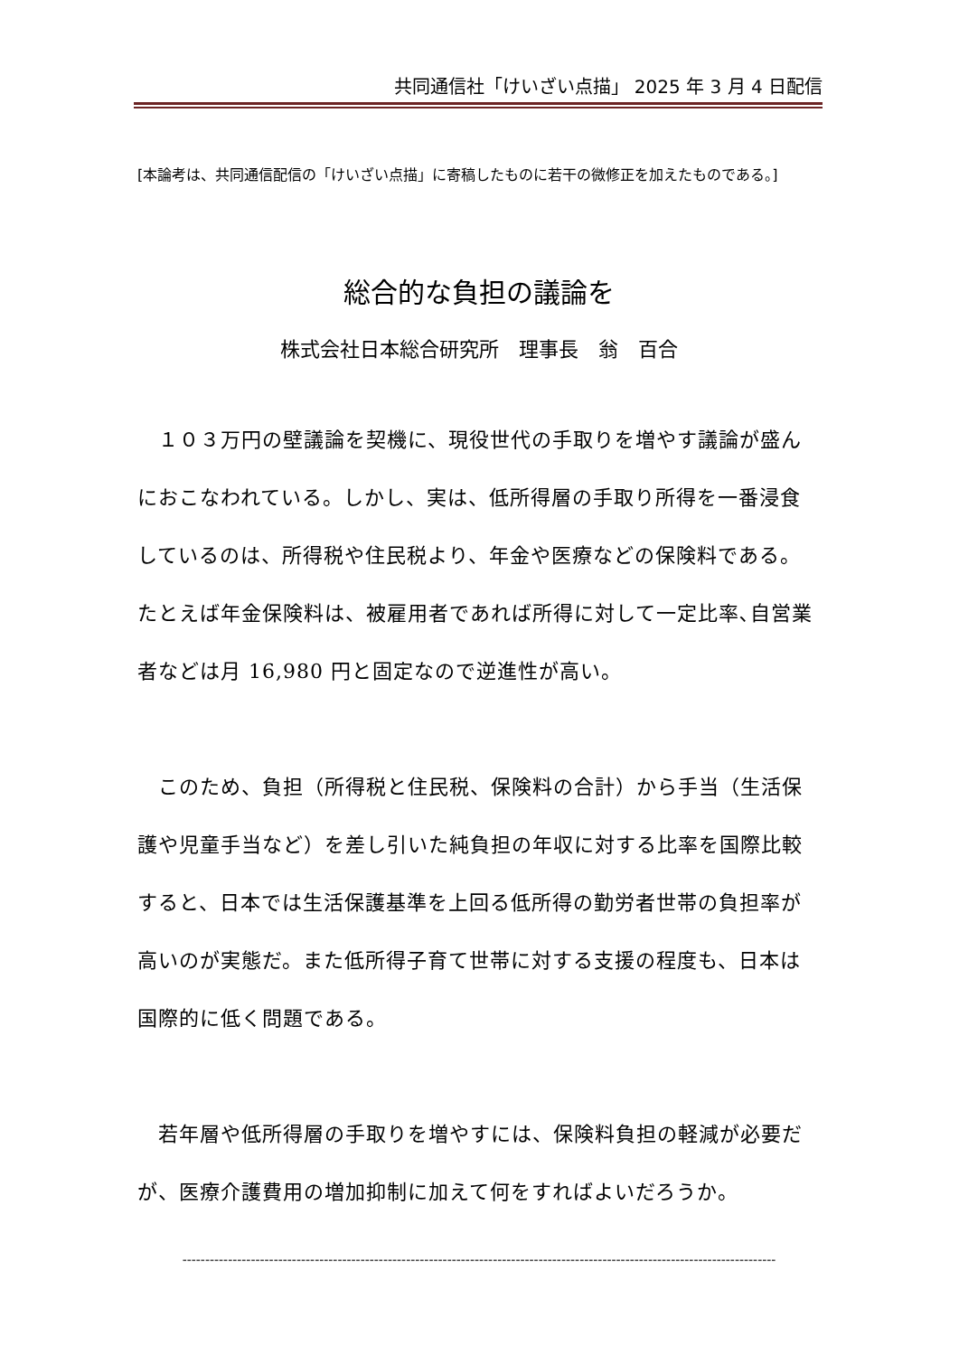共同通信社「けいざい点描」 2025 年 3 月 4 日配信
[本論考は、共同通信配信の「けいざい点描」に寄稿したものに若干の微修正を加えたものである。]
総合的な負担の議論を
株式会社日本総合研究所　理事長　翁　百合
　１０３万円の壁議論を契機に、現役世代の手取りを増やす議論が盛んにおこなわれている。しかし、実は、低所得層の手取り所得を一番浸食しているのは、所得税や住民税より、年金や医療などの保険料である。たとえば年金保険料は、被雇用者であれば所得に対して一定比率､自営業者などは月 16,980 円と固定なので逆進性が高い。
　このため、負担（所得税と住民税、保険料の合計）から手当（生活保護や児童手当など）を差し引いた純負担の年収に対する比率を国際比較すると、日本では生活保護基準を上回る低所得の勤労者世帯の負担率が高いのが実態だ。また低所得子育て世帯に対する支援の程度も、日本は国際的に低く問題である。
　若年層や低所得層の手取りを増やすには、保険料負担の軽減が必要だが、医療介護費用の増加抑制に加えて何をすればよいだろうか。
----------------------------------------------------------------------------------------------------------------------------------